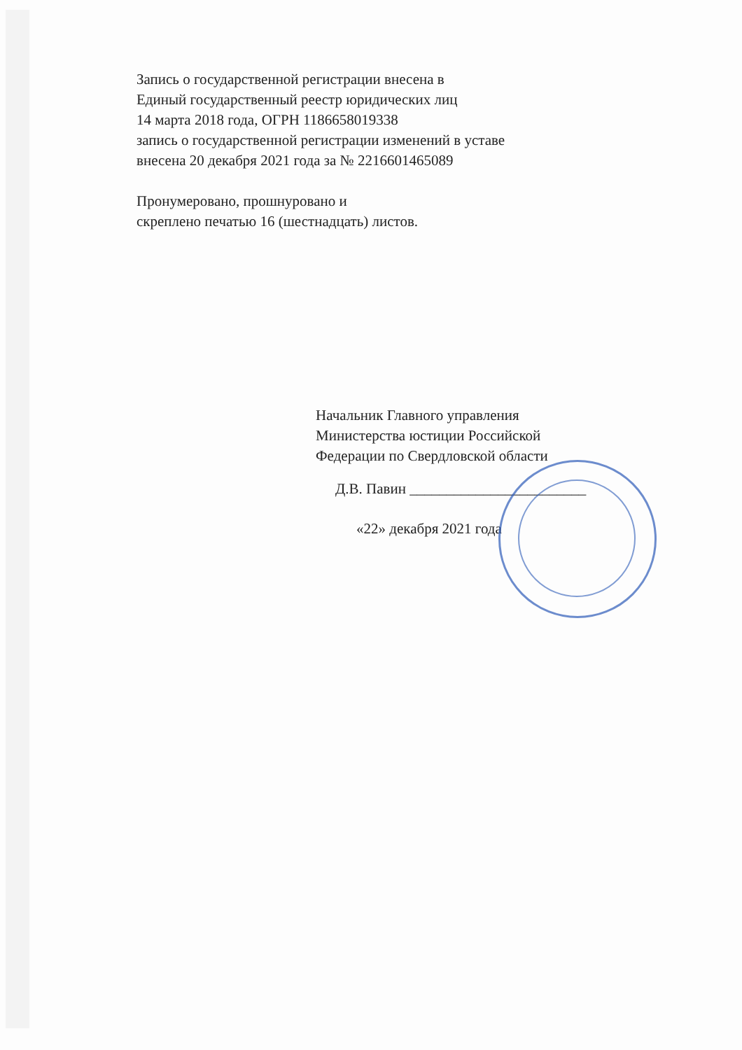Запись о государственной регистрации внесена в
Единый государственный реестр юридических лиц
14 марта 2018 года, ОГРН 1186658019338
запись о государственной регистрации изменений в уставе
внесена 20 декабря 2021 года за № 2216601465089
Пронумеровано, прошнуровано и
скреплено печатью 16 (шестнадцать) листов.
Начальник Главного управления
Министерства юстиции Российской
Федерации по Свердловской области
Д.В. Павин ________________________
«22» декабря 2021 года